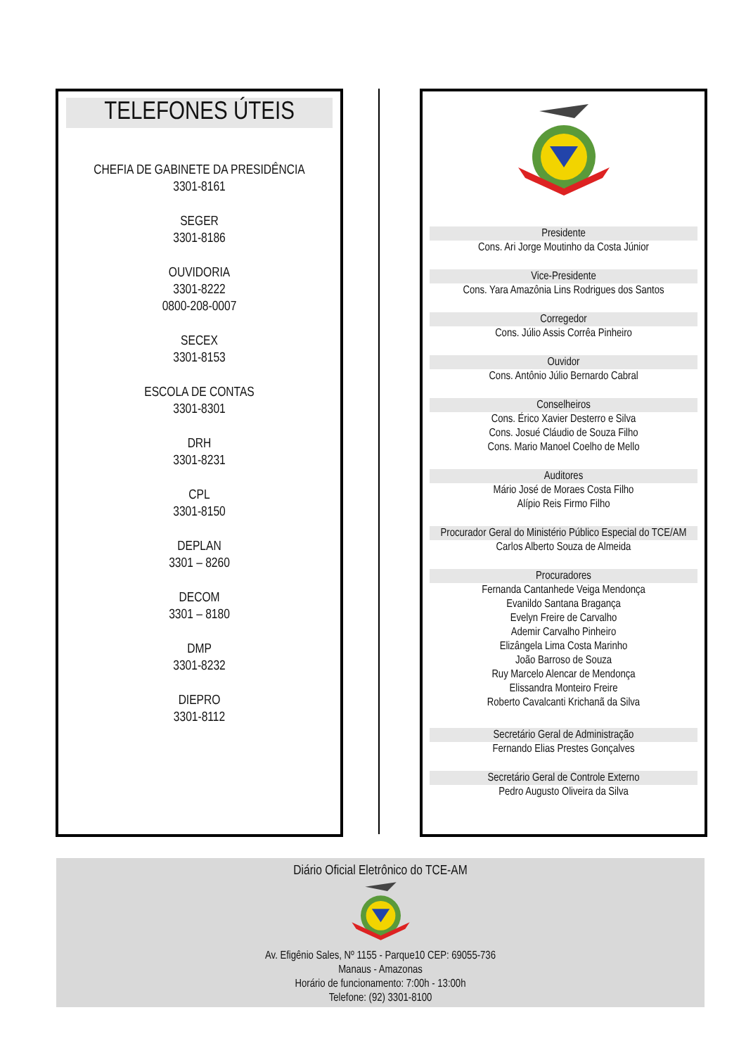TELEFONES ÚTEIS
CHEFIA DE GABINETE DA PRESIDÊNCIA
3301-8161
SEGER
3301-8186
OUVIDORIA
3301-8222
0800-208-0007
SECEX
3301-8153
ESCOLA DE CONTAS
3301-8301
DRH
3301-8231
CPL
3301-8150
DEPLAN
3301 – 8260
DECOM
3301 – 8180
DMP
3301-8232
DIEPRO
3301-8112
Presidente
Cons. Ari Jorge Moutinho da Costa Júnior
Vice-Presidente
Cons. Yara Amazônia Lins Rodrigues dos Santos
Corregedor
Cons. Júlio Assis Corrêa Pinheiro
Ouvidor
Cons. Antônio Júlio Bernardo Cabral
Conselheiros
Cons. Érico Xavier Desterro e Silva
Cons. Josué Cláudio de Souza Filho
Cons. Mario Manoel Coelho de Mello
Auditores
Mário José de Moraes Costa Filho
Alípio Reis Firmo Filho
Procurador Geral do Ministério Público Especial do TCE/AM
Carlos Alberto Souza de Almeida
Procuradores
Fernanda Cantanhede Veiga Mendonça
Evanildo Santana Bragança
Evelyn Freire de Carvalho
Ademir Carvalho Pinheiro
Elizângela Lima Costa Marinho
João Barroso de Souza
Ruy Marcelo Alencar de Mendonça
Elissandra Monteiro Freire
Roberto Cavalcanti Krichanã da Silva
Secretário Geral de Administração
Fernando Elias Prestes Gonçalves
Secretário Geral de Controle Externo
Pedro Augusto Oliveira da Silva
Diário Oficial Eletrônico do TCE-AM
Av. Efigênio Sales, Nº 1155 - Parque10 CEP: 69055-736
Manaus - Amazonas
Horário de funcionamento: 7:00h - 13:00h
Telefone: (92) 3301-8100